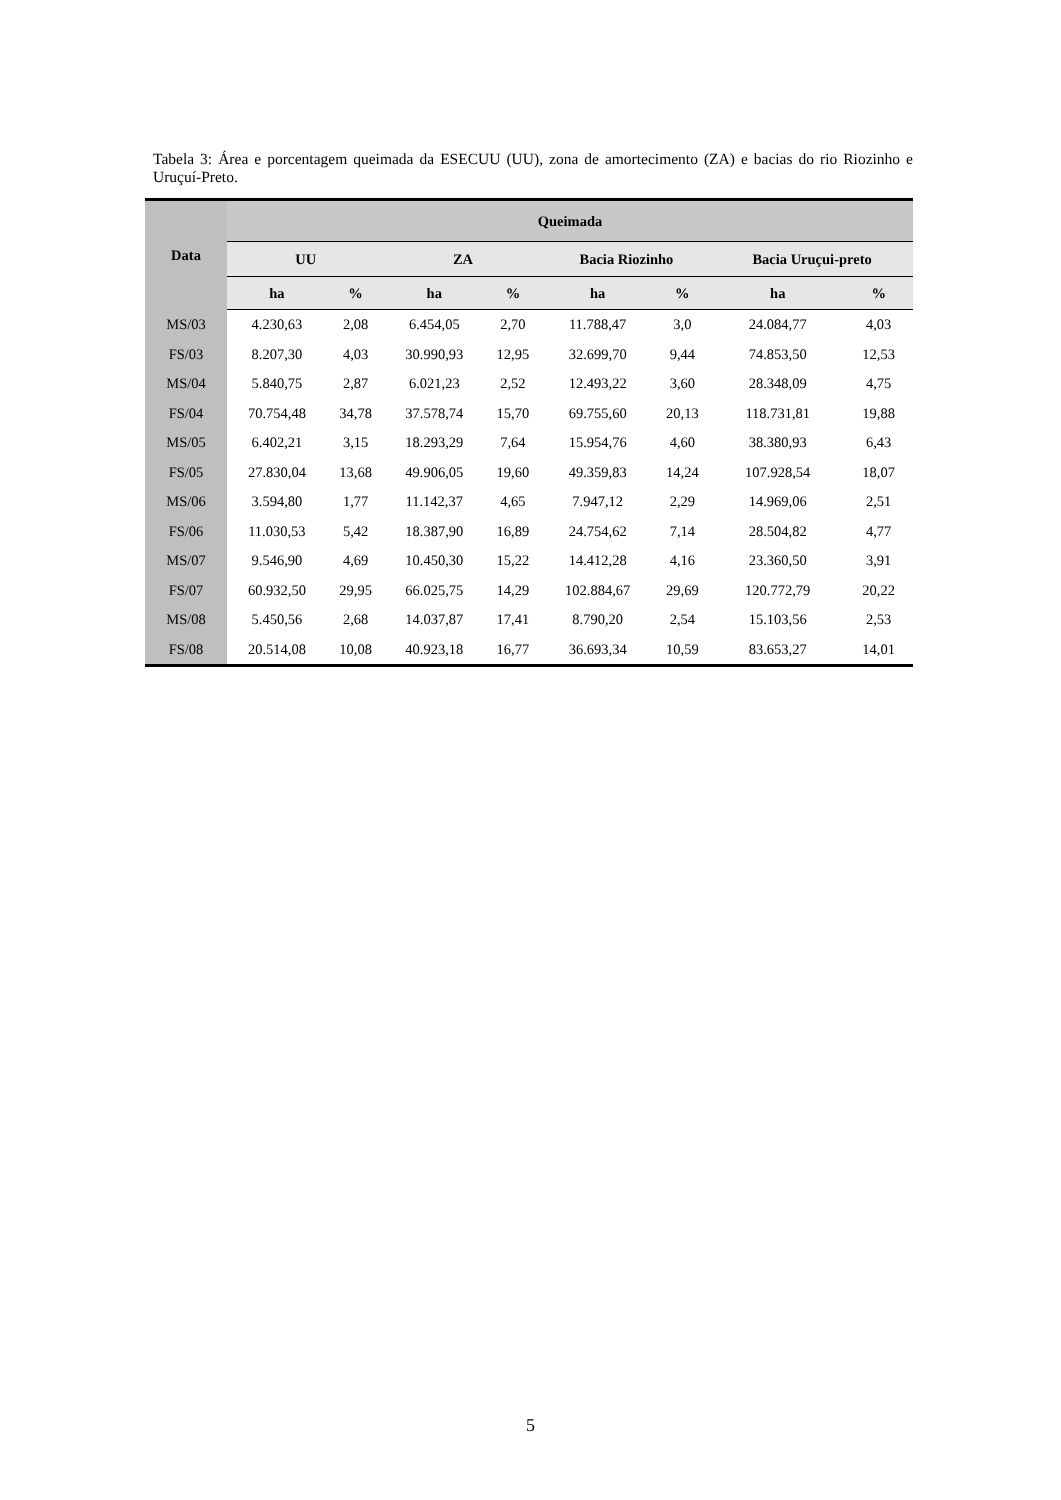Tabela 3: Área e porcentagem queimada da ESECUU (UU), zona de amortecimento (ZA) e bacias do rio Riozinho e Uruçuí-Preto.
| Data | Queimada | | | | | | | |
| --- | --- | --- | --- | --- | --- | --- | --- | --- |
| | UU | | ZA | | Bacia Riozinho | | Bacia Uruçui-preto | |
| | ha | % | ha | % | ha | % | ha | % |
| MS/03 | 4.230,63 | 2,08 | 6.454,05 | 2,70 | 11.788,47 | 3,0 | 24.084,77 | 4,03 |
| FS/03 | 8.207,30 | 4,03 | 30.990,93 | 12,95 | 32.699,70 | 9,44 | 74.853,50 | 12,53 |
| MS/04 | 5.840,75 | 2,87 | 6.021,23 | 2,52 | 12.493,22 | 3,60 | 28.348,09 | 4,75 |
| FS/04 | 70.754,48 | 34,78 | 37.578,74 | 15,70 | 69.755,60 | 20,13 | 118.731,81 | 19,88 |
| MS/05 | 6.402,21 | 3,15 | 18.293,29 | 7,64 | 15.954,76 | 4,60 | 38.380,93 | 6,43 |
| FS/05 | 27.830,04 | 13,68 | 49.906,05 | 19,60 | 49.359,83 | 14,24 | 107.928,54 | 18,07 |
| MS/06 | 3.594,80 | 1,77 | 11.142,37 | 4,65 | 7.947,12 | 2,29 | 14.969,06 | 2,51 |
| FS/06 | 11.030,53 | 5,42 | 18.387,90 | 16,89 | 24.754,62 | 7,14 | 28.504,82 | 4,77 |
| MS/07 | 9.546,90 | 4,69 | 10.450,30 | 15,22 | 14.412,28 | 4,16 | 23.360,50 | 3,91 |
| FS/07 | 60.932,50 | 29,95 | 66.025,75 | 14,29 | 102.884,67 | 29,69 | 120.772,79 | 20,22 |
| MS/08 | 5.450,56 | 2,68 | 14.037,87 | 17,41 | 8.790,20 | 2,54 | 15.103,56 | 2,53 |
| FS/08 | 20.514,08 | 10,08 | 40.923,18 | 16,77 | 36.693,34 | 10,59 | 83.653,27 | 14,01 |
5